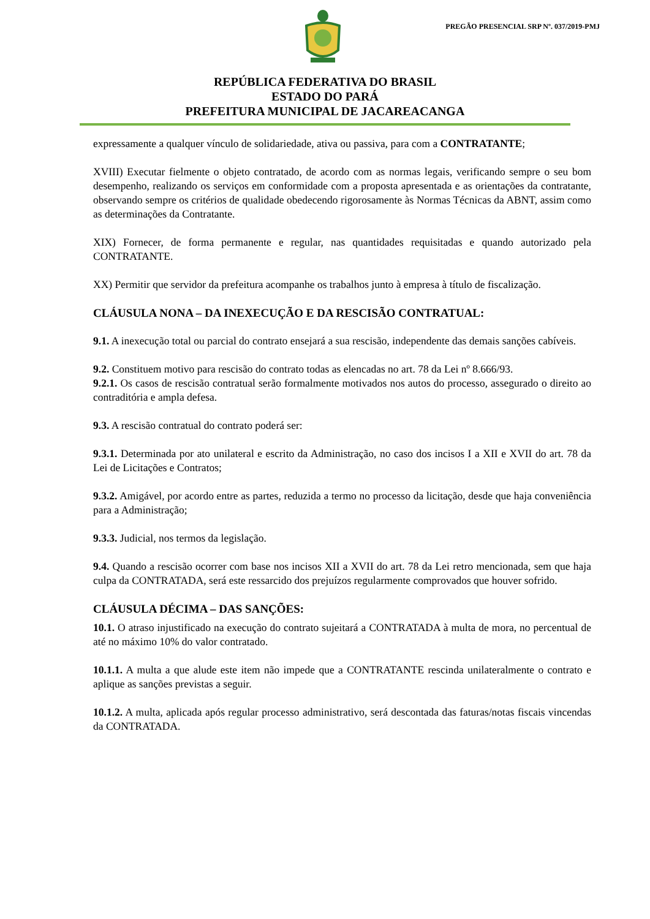PREGÃO PRESENCIAL SRP Nº. 037/2019-PMJ
REPÚBLICA FEDERATIVA DO BRASIL
ESTADO DO PARÁ
PREFEITURA MUNICIPAL DE JACAREACANGA
expressamente a qualquer vínculo de solidariedade, ativa ou passiva, para com a CONTRATANTE;
XVIII) Executar fielmente o objeto contratado, de acordo com as normas legais, verificando sempre o seu bom desempenho, realizando os serviços em conformidade com a proposta apresentada e as orientações da contratante, observando sempre os critérios de qualidade obedecendo rigorosamente às Normas Técnicas da ABNT, assim como as determinações da Contratante.
XIX) Fornecer, de forma permanente e regular, nas quantidades requisitadas e quando autorizado pela CONTRATANTE.
XX) Permitir que servidor da prefeitura acompanhe os trabalhos junto à empresa à título de fiscalização.
CLÁUSULA NONA – DA INEXECUÇÃO E DA RESCISÃO CONTRATUAL:
9.1. A inexecução total ou parcial do contrato ensejará a sua rescisão, independente das demais sanções cabíveis.
9.2. Constituem motivo para rescisão do contrato todas as elencadas no art. 78 da Lei nº 8.666/93.
9.2.1. Os casos de rescisão contratual serão formalmente motivados nos autos do processo, assegurado o direito ao contraditória e ampla defesa.
9.3. A rescisão contratual do contrato poderá ser:
9.3.1. Determinada por ato unilateral e escrito da Administração, no caso dos incisos I a XII e XVII do art. 78 da Lei de Licitações e Contratos;
9.3.2. Amigável, por acordo entre as partes, reduzida a termo no processo da licitação, desde que haja conveniência para a Administração;
9.3.3. Judicial, nos termos da legislação.
9.4. Quando a rescisão ocorrer com base nos incisos XII a XVII do art. 78 da Lei retro mencionada, sem que haja culpa da CONTRATADA, será este ressarcido dos prejuízos regularmente comprovados que houver sofrido.
CLÁUSULA DÉCIMA – DAS SANÇÕES:
10.1. O atraso injustificado na execução do contrato sujeitará a CONTRATADA à multa de mora, no percentual de até no máximo 10% do valor contratado.
10.1.1. A multa a que alude este item não impede que a CONTRATANTE rescinda unilateralmente o contrato e aplique as sanções previstas a seguir.
10.1.2. A multa, aplicada após regular processo administrativo, será descontada das faturas/notas fiscais vincendas da CONTRATADA.